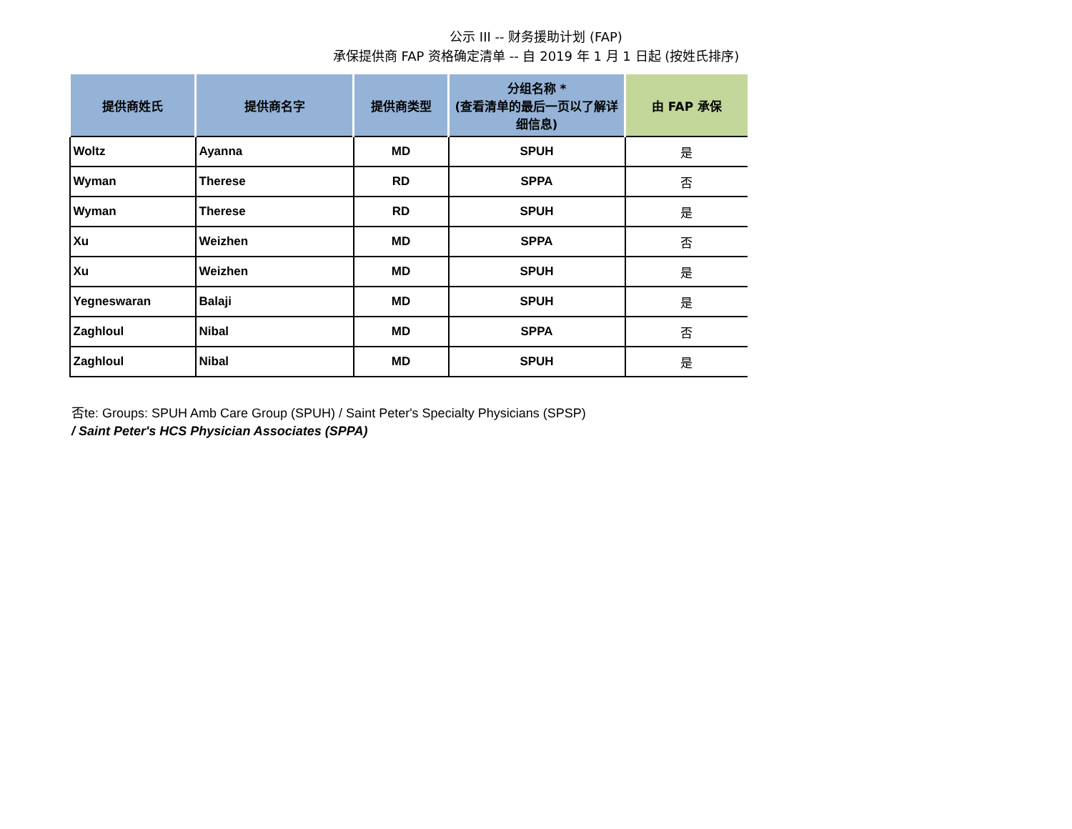公示 III -- 财务援助计划 (FAP)
承保提供商 FAP 资格确定清单 -- 自 2019 年 1 月 1 日起 (按姓氏排序)
| 提供商姓氏 | 提供商名字 | 提供商类型 | 分组名称 * (查看清单的最后一页以了解详细信息) | 由 FAP 承保 |
| --- | --- | --- | --- | --- |
| Woltz | Ayanna | MD | SPUH | 是 |
| Wyman | Therese | RD | SPPA | 否 |
| Wyman | Therese | RD | SPUH | 是 |
| Xu | Weizhen | MD | SPPA | 否 |
| Xu | Weizhen | MD | SPUH | 是 |
| Yegneswaran | Balaji | MD | SPUH | 是 |
| Zaghloul | Nibal | MD | SPPA | 否 |
| Zaghloul | Nibal | MD | SPUH | 是 |
否te: Groups: SPUH Amb Care Group (SPUH) / Saint Peter's Specialty Physicians (SPSP)
/ Saint Peter's HCS Physician Associates (SPPA)